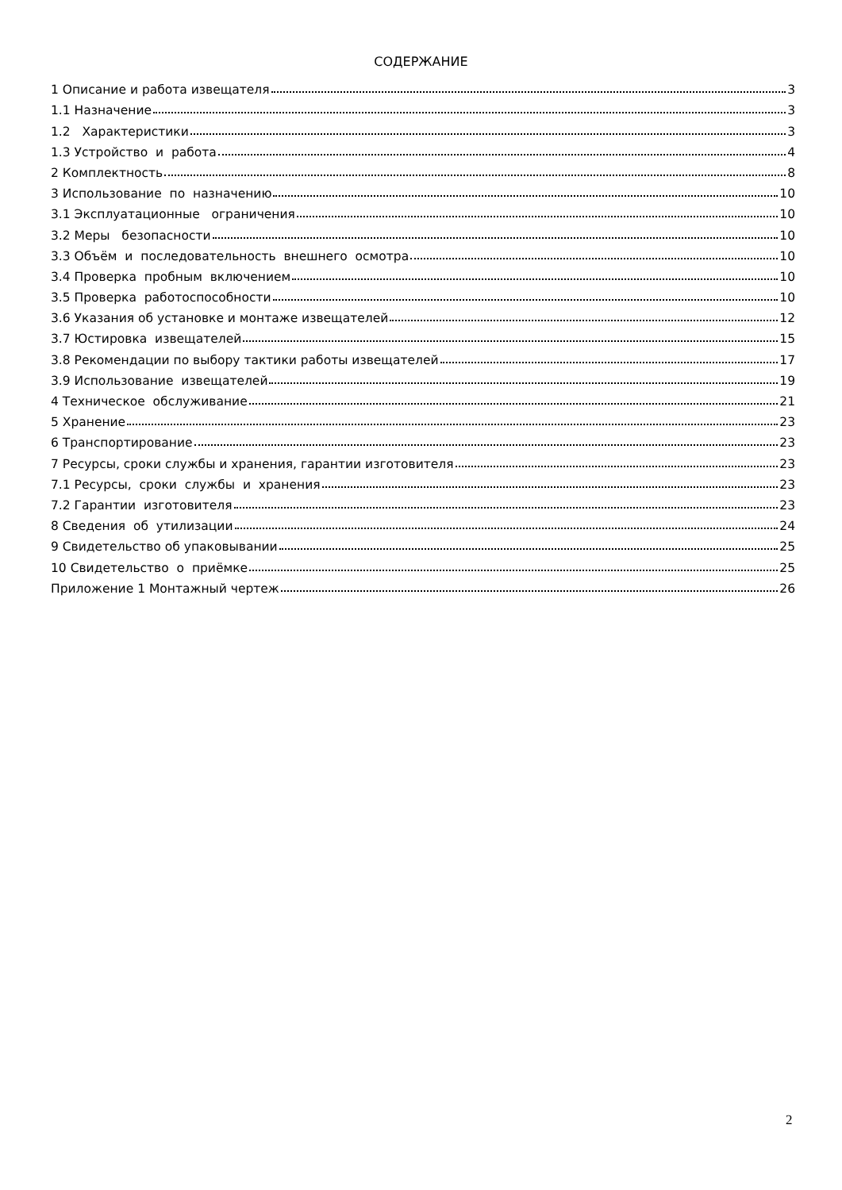СОДЕРЖАНИЕ
1 Описание и работа извещателя 3
1.1 Назначение 3
1.2 Характеристики 3
1.3 Устройство и работа 4
2 Комплектность 8
3 Использование по назначению 10
3.1 Эксплуатационные ограничения 10
3.2 Меры безопасности 10
3.3 Объём и последовательность внешнего осмотра 10
3.4 Проверка пробным включением 10
3.5 Проверка работоспособности 10
3.6 Указания об установке и монтаже извещателей 12
3.7 Юстировка извещателей 15
3.8 Рекомендации по выбору тактики работы извещателей 17
3.9 Использование извещателей 19
4 Техническое обслуживание 21
5 Хранение 23
6 Транспортирование 23
7 Ресурсы, сроки службы и хранения, гарантии изготовителя 23
7.1 Ресурсы, сроки службы и хранения 23
7.2 Гарантии изготовителя 23
8 Сведения об утилизации 24
9 Свидетельство об упаковывании 25
10 Свидетельство о приёмке 25
Приложение 1 Монтажный чертеж 26
2